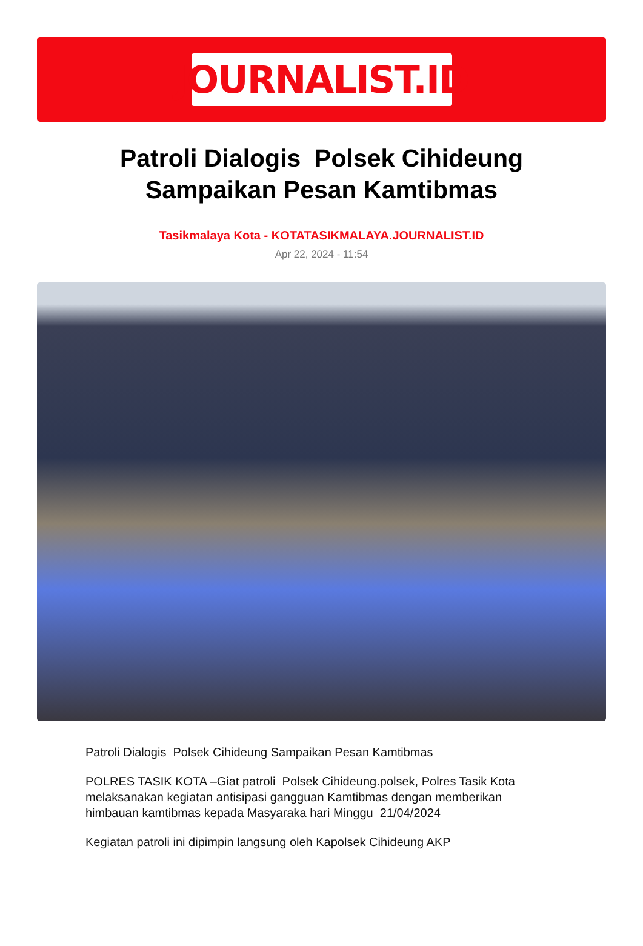JOURNALIST.ID
Patroli Dialogis Polsek Cihideung Sampaikan Pesan Kamtibmas
Tasikmalaya Kota - KOTATASIKMALAYA.JOURNALIST.ID
Apr 22, 2024 - 11:54
Patroli Dialogis Polsek Cihideung Sampaikan Pesan Kamtibmas
POLRES TASIK KOTA –Giat patroli Polsek Cihideung.polsek, Polres Tasik Kota melaksanakan kegiatan antisipasi gangguan Kamtibmas dengan memberikan himbauan kamtibmas kepada Masyaraka hari Minggu 21/04/2024
Kegiatan patroli ini dipimpin langsung oleh Kapolsek Cihideung AKP